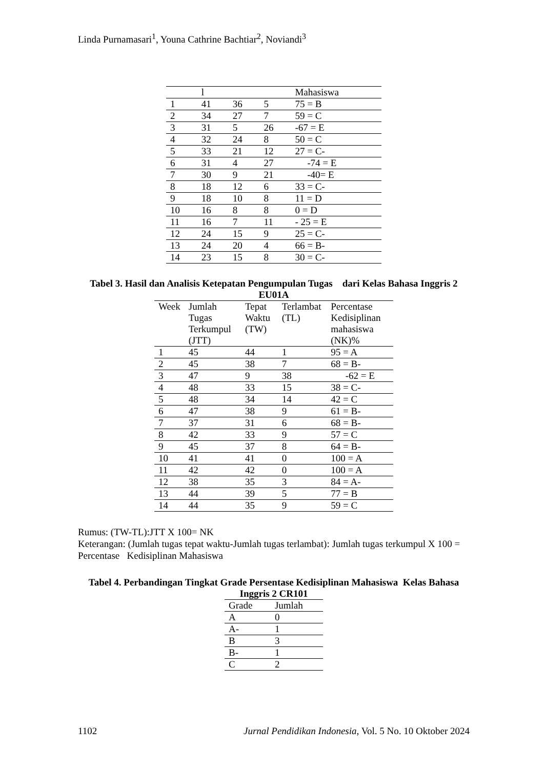Linda Purnamasari<sup>1</sup>, Youna Cathrine Bachtiar<sup>2</sup>, Noviandi<sup>3</sup>
| | l | | | Mahasiswa |
| --- | --- | --- | --- | --- |
| 1 | 41 | 36 | 5 | 75 = B |
| 2 | 34 | 27 | 7 | 59 = C |
| 3 | 31 | 5 | 26 | -67 = E |
| 4 | 32 | 24 | 8 | 50 = C |
| 5 | 33 | 21 | 12 | 27 = C- |
| 6 | 31 | 4 | 27 | -74 = E |
| 7 | 30 | 9 | 21 | -40= E |
| 8 | 18 | 12 | 6 | 33 = C- |
| 9 | 18 | 10 | 8 | 11 = D |
| 10 | 16 | 8 | 8 | 0 = D |
| 11 | 16 | 7 | 11 | - 25 = E |
| 12 | 24 | 15 | 9 | 25 = C- |
| 13 | 24 | 20 | 4 | 66 = B- |
| 14 | 23 | 15 | 8 | 30 = C- |
Tabel 3. Hasil dan Analisis Ketepatan Pengumpulan Tugas dari Kelas Bahasa Inggris 2 EU01A
| Week | Jumlah Tugas Terkumpul (JTT) | Tepat Waktu (TW) | Terlambat (TL) | Percentase Kedisiplinan mahasiswa (NK)% |
| --- | --- | --- | --- | --- |
| 1 | 45 | 44 | 1 | 95 = A |
| 2 | 45 | 38 | 7 | 68 = B- |
| 3 | 47 | 9 | 38 | -62 = E |
| 4 | 48 | 33 | 15 | 38 = C- |
| 5 | 48 | 34 | 14 | 42 = C |
| 6 | 47 | 38 | 9 | 61 = B- |
| 7 | 37 | 31 | 6 | 68 = B- |
| 8 | 42 | 33 | 9 | 57 = C |
| 9 | 45 | 37 | 8 | 64 = B- |
| 10 | 41 | 41 | 0 | 100 = A |
| 11 | 42 | 42 | 0 | 100 = A |
| 12 | 38 | 35 | 3 | 84 = A- |
| 13 | 44 | 39 | 5 | 77 = B |
| 14 | 44 | 35 | 9 | 59 = C |
Rumus: (TW-TL):JTT X 100= NK
Keterangan: (Jumlah tugas tepat waktu-Jumlah tugas terlambat): Jumlah tugas terkumpul X 100 = Percentase Kedisiplinan Mahasiswa
Tabel 4. Perbandingan Tingkat Grade Persentase Kedisiplinan Mahasiswa Kelas Bahasa Inggris 2 CR101
| Grade | Jumlah |
| --- | --- |
| A | 0 |
| A- | 1 |
| B | 3 |
| B- | 1 |
| C | 2 |
1102 Jurnal Pendidikan Indonesia, Vol. 5 No. 10 Oktober 2024